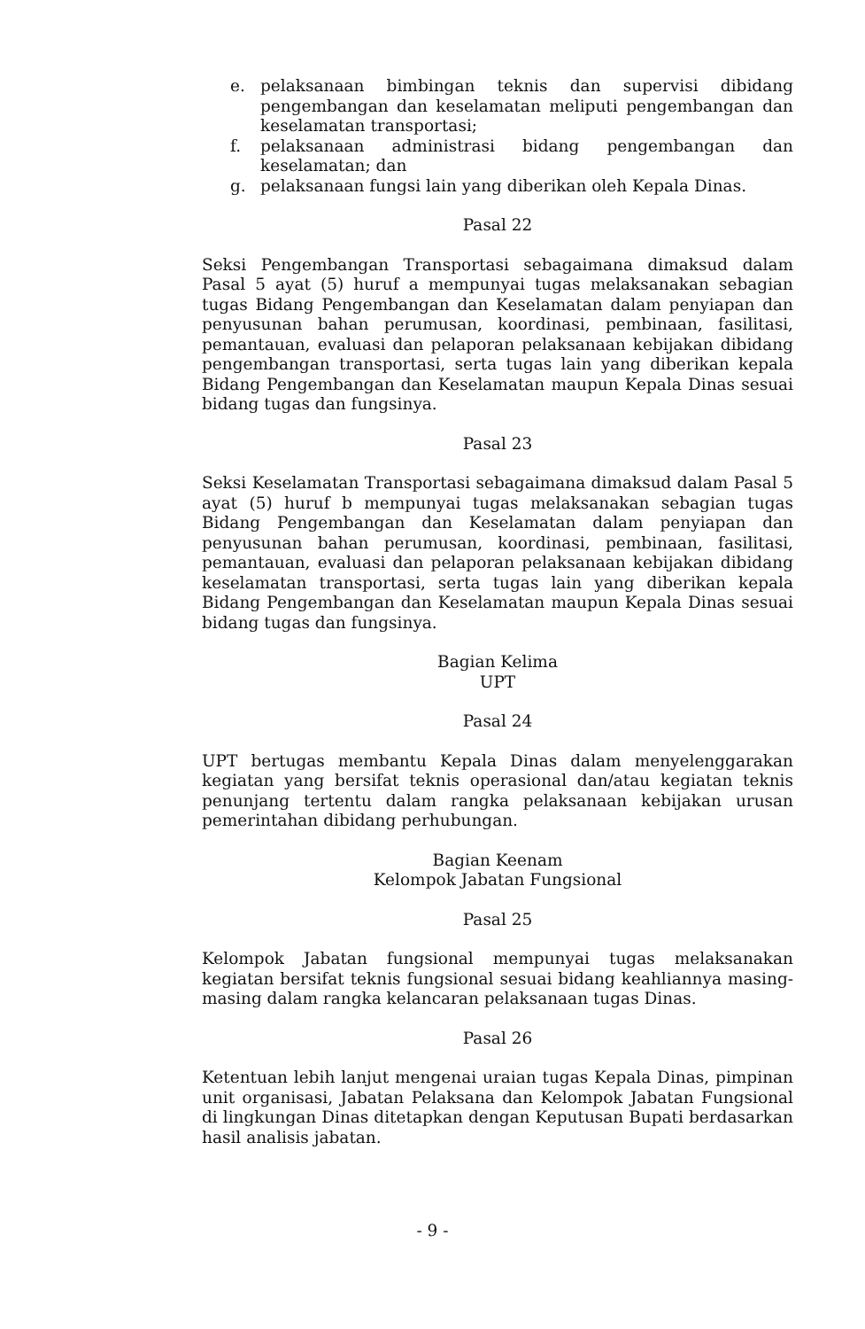e. pelaksanaan bimbingan teknis dan supervisi dibidang pengembangan dan keselamatan meliputi pengembangan dan keselamatan transportasi;
f. pelaksanaan administrasi bidang pengembangan dan keselamatan; dan
g. pelaksanaan fungsi lain yang diberikan oleh Kepala Dinas.
Pasal 22
Seksi Pengembangan Transportasi sebagaimana dimaksud dalam Pasal 5 ayat (5) huruf a mempunyai tugas melaksanakan sebagian tugas Bidang Pengembangan dan Keselamatan dalam penyiapan dan penyusunan bahan perumusan, koordinasi, pembinaan, fasilitasi, pemantauan, evaluasi dan pelaporan pelaksanaan kebijakan dibidang pengembangan transportasi, serta tugas lain yang diberikan kepala Bidang Pengembangan dan Keselamatan maupun Kepala Dinas sesuai bidang tugas dan fungsinya.
Pasal 23
Seksi Keselamatan Transportasi sebagaimana dimaksud dalam Pasal 5 ayat (5) huruf b mempunyai tugas melaksanakan sebagian tugas Bidang Pengembangan dan Keselamatan dalam penyiapan dan penyusunan bahan perumusan, koordinasi, pembinaan, fasilitasi, pemantauan, evaluasi dan pelaporan pelaksanaan kebijakan dibidang keselamatan transportasi, serta tugas lain yang diberikan kepala Bidang Pengembangan dan Keselamatan maupun Kepala Dinas sesuai bidang tugas dan fungsinya.
Bagian Kelima
UPT
Pasal 24
UPT bertugas membantu Kepala Dinas dalam menyelenggarakan kegiatan yang bersifat teknis operasional dan/atau kegiatan teknis penunjang tertentu dalam rangka pelaksanaan kebijakan urusan pemerintahan dibidang perhubungan.
Bagian Keenam
Kelompok Jabatan Fungsional
Pasal 25
Kelompok Jabatan fungsional mempunyai tugas melaksanakan kegiatan bersifat teknis fungsional sesuai bidang keahliannya masing-masing dalam rangka kelancaran pelaksanaan tugas Dinas.
Pasal 26
Ketentuan lebih lanjut mengenai uraian tugas Kepala Dinas, pimpinan unit organisasi, Jabatan Pelaksana dan Kelompok Jabatan Fungsional di lingkungan Dinas ditetapkan dengan Keputusan Bupati berdasarkan hasil analisis jabatan.
- 9 -